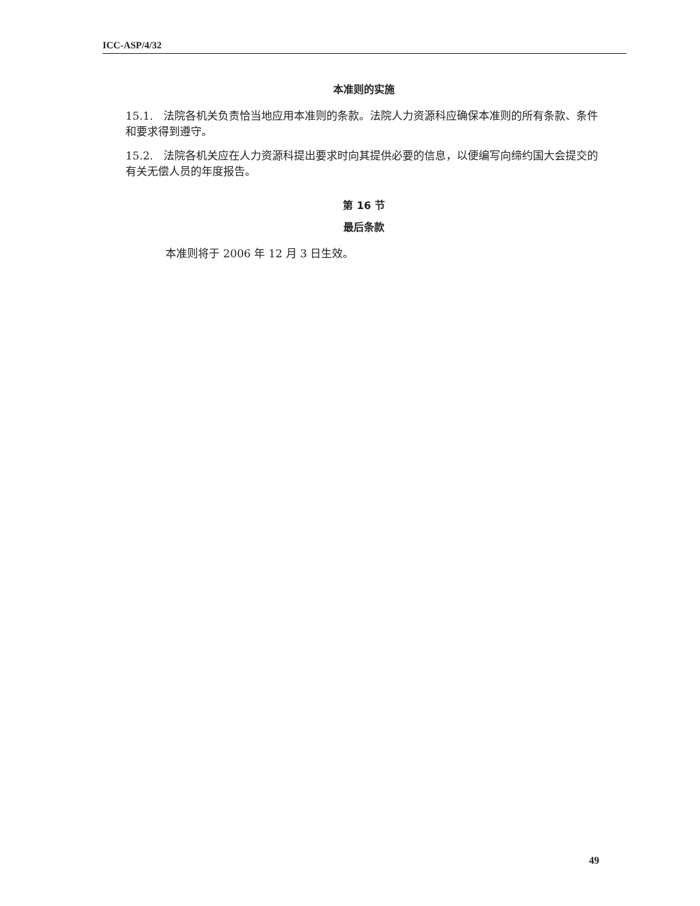ICC-ASP/4/32
本准则的实施
15.1. 法院各机关负责恰当地应用本准则的条款。法院人力资源科应确保本准则的所有条款、条件和要求得到遵守。
15.2. 法院各机关应在人力资源科提出要求时向其提供必要的信息，以便编写向缔约国大会提交的有关无偿人员的年度报告。
第 16 节
最后条款
本准则将于 2006 年 12 月 3 日生效。
49